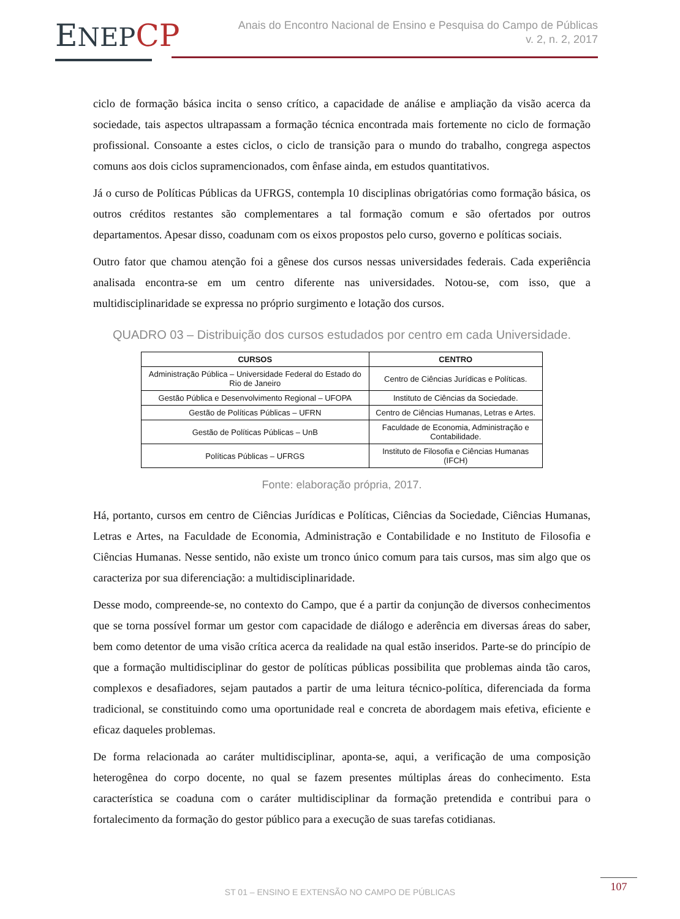ENEP CP
Anais do Encontro Nacional de Ensino e Pesquisa do Campo de Públicas
v. 2, n. 2, 2017
ciclo de formação básica incita o senso crítico, a capacidade de análise e ampliação da visão acerca da sociedade, tais aspectos ultrapassam a formação técnica encontrada mais fortemente no ciclo de formação profissional. Consoante a estes ciclos, o ciclo de transição para o mundo do trabalho, congrega aspectos comuns aos dois ciclos supramencionados, com ênfase ainda, em estudos quantitativos.
Já o curso de Políticas Públicas da UFRGS, contempla 10 disciplinas obrigatórias como formação básica, os outros créditos restantes são complementares a tal formação comum e são ofertados por outros departamentos. Apesar disso, coadunam com os eixos propostos pelo curso, governo e políticas sociais.
Outro fator que chamou atenção foi a gênese dos cursos nessas universidades federais. Cada experiência analisada encontra-se em um centro diferente nas universidades. Notou-se, com isso, que a multidisciplinaridade se expressa no próprio surgimento e lotação dos cursos.
QUADRO 03 – Distribuição dos cursos estudados por centro em cada Universidade.
| CURSOS | CENTRO |
| --- | --- |
| Administração Pública – Universidade Federal do Estado do Rio de Janeiro | Centro de Ciências Jurídicas e Políticas. |
| Gestão Pública e Desenvolvimento Regional – UFOPA | Instituto de Ciências da Sociedade. |
| Gestão de Políticas Públicas – UFRN | Centro de Ciências Humanas, Letras e Artes. |
| Gestão de Políticas Públicas – UnB | Faculdade de Economia, Administração e Contabilidade. |
| Políticas Públicas – UFRGS | Instituto de Filosofia e Ciências Humanas (IFCH) |
Fonte: elaboração própria, 2017.
Há, portanto, cursos em centro de Ciências Jurídicas e Políticas, Ciências da Sociedade, Ciências Humanas, Letras e Artes, na Faculdade de Economia, Administração e Contabilidade e no Instituto de Filosofia e Ciências Humanas. Nesse sentido, não existe um tronco único comum para tais cursos, mas sim algo que os caracteriza por sua diferenciação: a multidisciplinaridade.
Desse modo, compreende-se, no contexto do Campo, que é a partir da conjunção de diversos conhecimentos que se torna possível formar um gestor com capacidade de diálogo e aderência em diversas áreas do saber, bem como detentor de uma visão crítica acerca da realidade na qual estão inseridos. Parte-se do princípio de que a formação multidisciplinar do gestor de políticas públicas possibilita que problemas ainda tão caros, complexos e desafiadores, sejam pautados a partir de uma leitura técnico-política, diferenciada da forma tradicional, se constituindo como uma oportunidade real e concreta de abordagem mais efetiva, eficiente e eficaz daqueles problemas.
De forma relacionada ao caráter multidisciplinar, aponta-se, aqui, a verificação de uma composição heterogênea do corpo docente, no qual se fazem presentes múltiplas áreas do conhecimento. Esta característica se coaduna com o caráter multidisciplinar da formação pretendida e contribui para o fortalecimento da formação do gestor público para a execução de suas tarefas cotidianas.
ST 01 – ENSINO E EXTENSÃO NO CAMPO DE PÚBLICAS
107